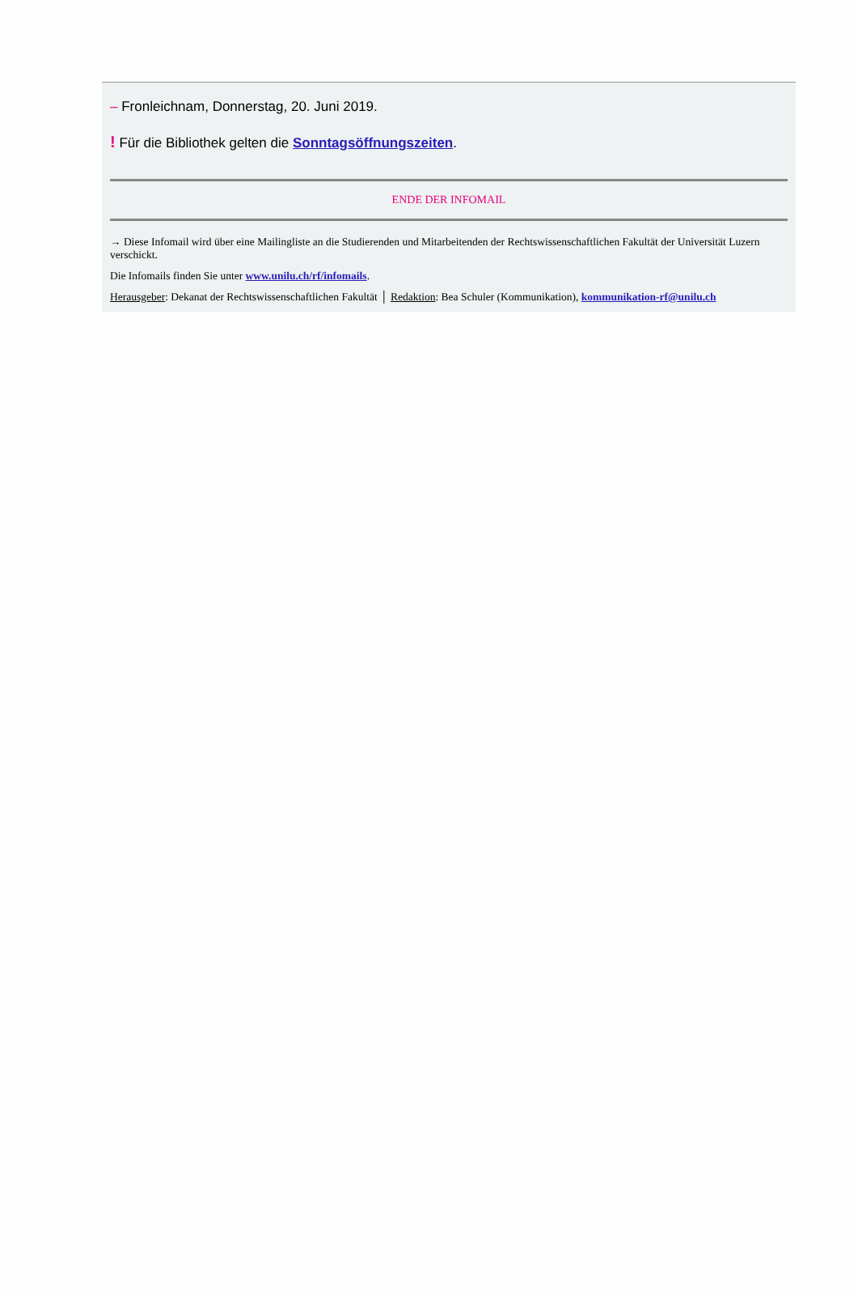– Fronleichnam, Donnerstag, 20. Juni 2019.
! Für die Bibliothek gelten die Sonntagsöffnungszeiten.
ENDE DER INFOMAIL
→ Diese Infomail wird über eine Mailingliste an die Studierenden und Mitarbeitenden der Rechtswissenschaftlichen Fakultät der Universität Luzern verschickt.
Die Infomails finden Sie unter www.unilu.ch/rf/infomails.
Herausgeber: Dekanat der Rechtswissenschaftlichen Fakultät │ Redaktion: Bea Schuler (Kommunikation), kommunikation-rf@unilu.ch